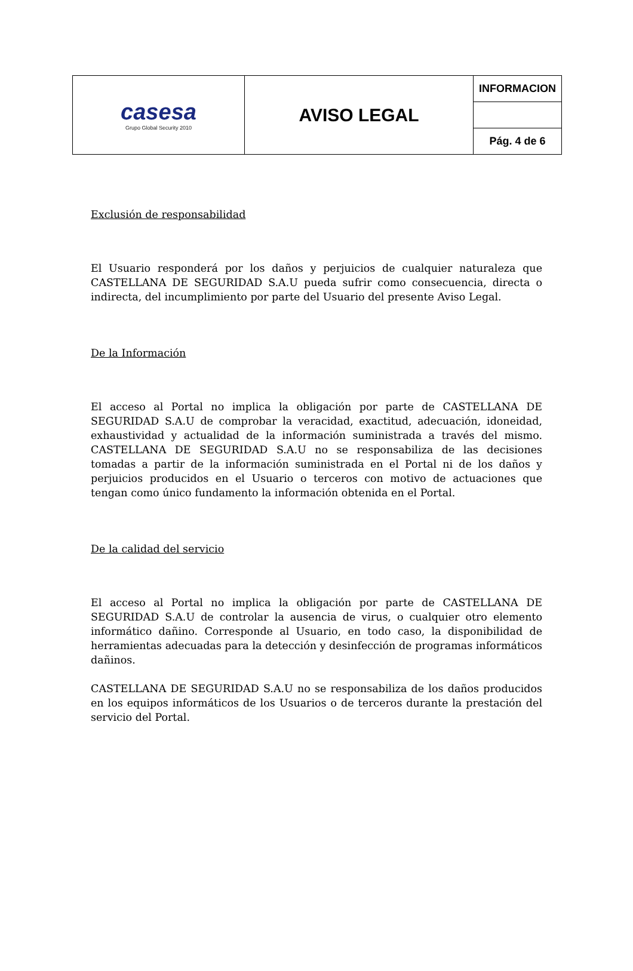| casesa Grupo Global Security 2010 | AVISO LEGAL | INFORMACION |
| | | Pág. 4 de 6 |
Exclusión de responsabilidad
El Usuario responderá por los daños y perjuicios de cualquier naturaleza que CASTELLANA DE SEGURIDAD S.A.U pueda sufrir como consecuencia, directa o indirecta, del incumplimiento por parte del Usuario del presente Aviso Legal.
De la Información
El acceso al Portal no implica la obligación por parte de CASTELLANA DE SEGURIDAD S.A.U de comprobar la veracidad, exactitud, adecuación, idoneidad, exhaustividad y actualidad de la información suministrada a través del mismo. CASTELLANA DE SEGURIDAD S.A.U no se responsabiliza de las decisiones tomadas a partir de la información suministrada en el Portal ni de los daños y perjuicios producidos en el Usuario o terceros con motivo de actuaciones que tengan como único fundamento la información obtenida en el Portal.
De la calidad del servicio
El acceso al Portal no implica la obligación por parte de CASTELLANA DE SEGURIDAD S.A.U de controlar la ausencia de virus, o cualquier otro elemento informático dañino. Corresponde al Usuario, en todo caso, la disponibilidad de herramientas adecuadas para la detección y desinfección de programas informáticos dañinos.
CASTELLANA DE SEGURIDAD S.A.U no se responsabiliza de los daños producidos en los equipos informáticos de los Usuarios o de terceros durante la prestación del servicio del Portal.